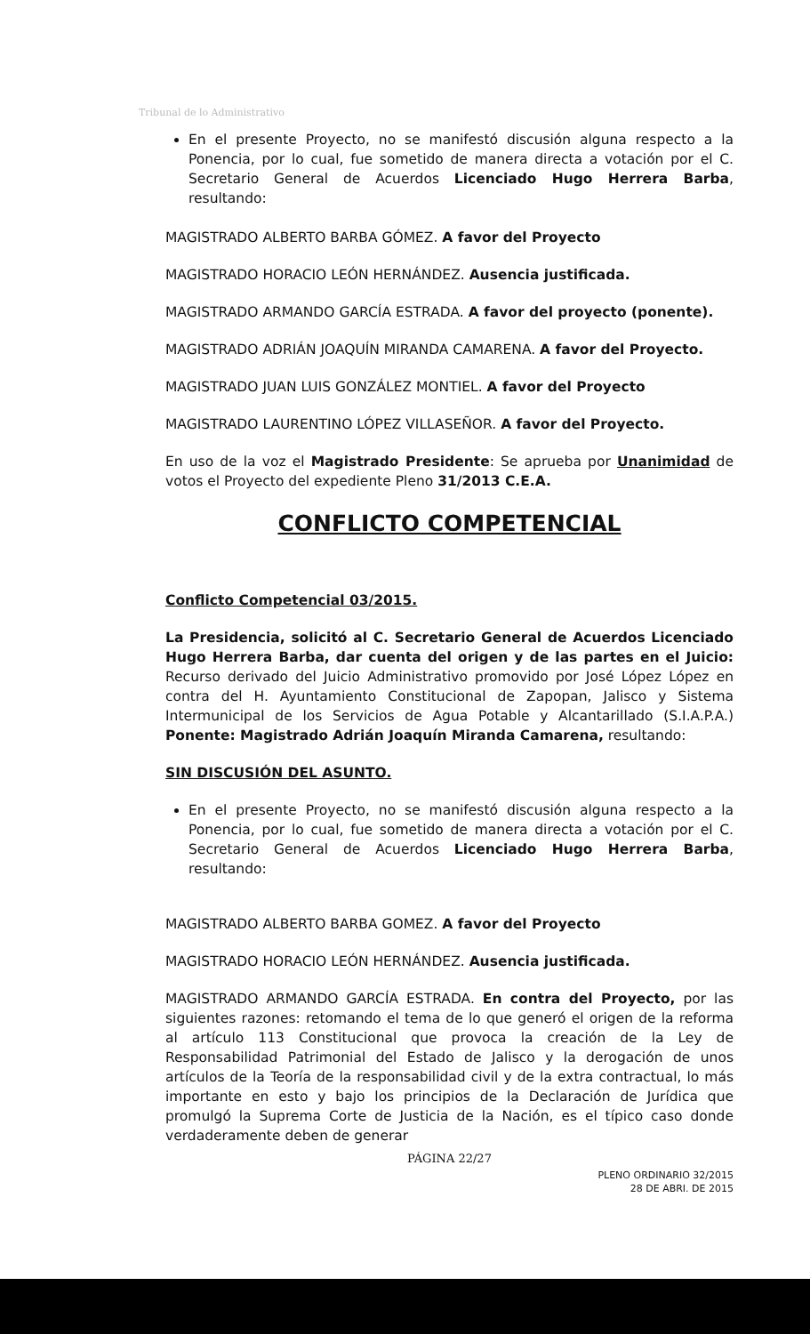Tribunal de lo Administrativo
En el presente Proyecto, no se manifestó discusión alguna respecto a la Ponencia, por lo cual, fue sometido de manera directa a votación por el C. Secretario General de Acuerdos Licenciado Hugo Herrera Barba, resultando:
MAGISTRADO ALBERTO BARBA GÓMEZ. A favor del Proyecto
MAGISTRADO HORACIO LEÓN HERNÁNDEZ. Ausencia justificada.
MAGISTRADO ARMANDO GARCÍA ESTRADA. A favor del proyecto (ponente).
MAGISTRADO ADRIÁN JOAQUÍN MIRANDA CAMARENA. A favor del Proyecto.
MAGISTRADO JUAN LUIS GONZÁLEZ MONTIEL. A favor del Proyecto
MAGISTRADO LAURENTINO LÓPEZ VILLASEÑOR. A favor del Proyecto.
En uso de la voz el Magistrado Presidente: Se aprueba por Unanimidad de votos el Proyecto del expediente Pleno 31/2013 C.E.A.
CONFLICTO COMPETENCIAL
Conflicto Competencial 03/2015.
La Presidencia, solicitó al C. Secretario General de Acuerdos Licenciado Hugo Herrera Barba, dar cuenta del origen y de las partes en el Juicio: Recurso derivado del Juicio Administrativo promovido por José López López en contra del H. Ayuntamiento Constitucional de Zapopan, Jalisco y Sistema Intermunicipal de los Servicios de Agua Potable y Alcantarillado (S.I.A.P.A.) Ponente: Magistrado Adrián Joaquín Miranda Camarena, resultando:
SIN DISCUSIÓN DEL ASUNTO.
En el presente Proyecto, no se manifestó discusión alguna respecto a la Ponencia, por lo cual, fue sometido de manera directa a votación por el C. Secretario General de Acuerdos Licenciado Hugo Herrera Barba, resultando:
MAGISTRADO ALBERTO BARBA GOMEZ. A favor del Proyecto
MAGISTRADO HORACIO LEÓN HERNÁNDEZ. Ausencia justificada.
MAGISTRADO ARMANDO GARCÍA ESTRADA. En contra del Proyecto, por las siguientes razones: retomando el tema de lo que generó el origen de la reforma al artículo 113 Constitucional que provoca la creación de la Ley de Responsabilidad Patrimonial del Estado de Jalisco y la derogación de unos artículos de la Teoría de la responsabilidad civil y de la extra contractual, lo más importante en esto y bajo los principios de la Declaración de Jurídica que promulgó la Suprema Corte de Justicia de la Nación, es el típico caso donde verdaderamente deben de generar
PÁGINA 22/27
PLENO ORDINARIO 32/2015
28 DE ABRI. DE 2015